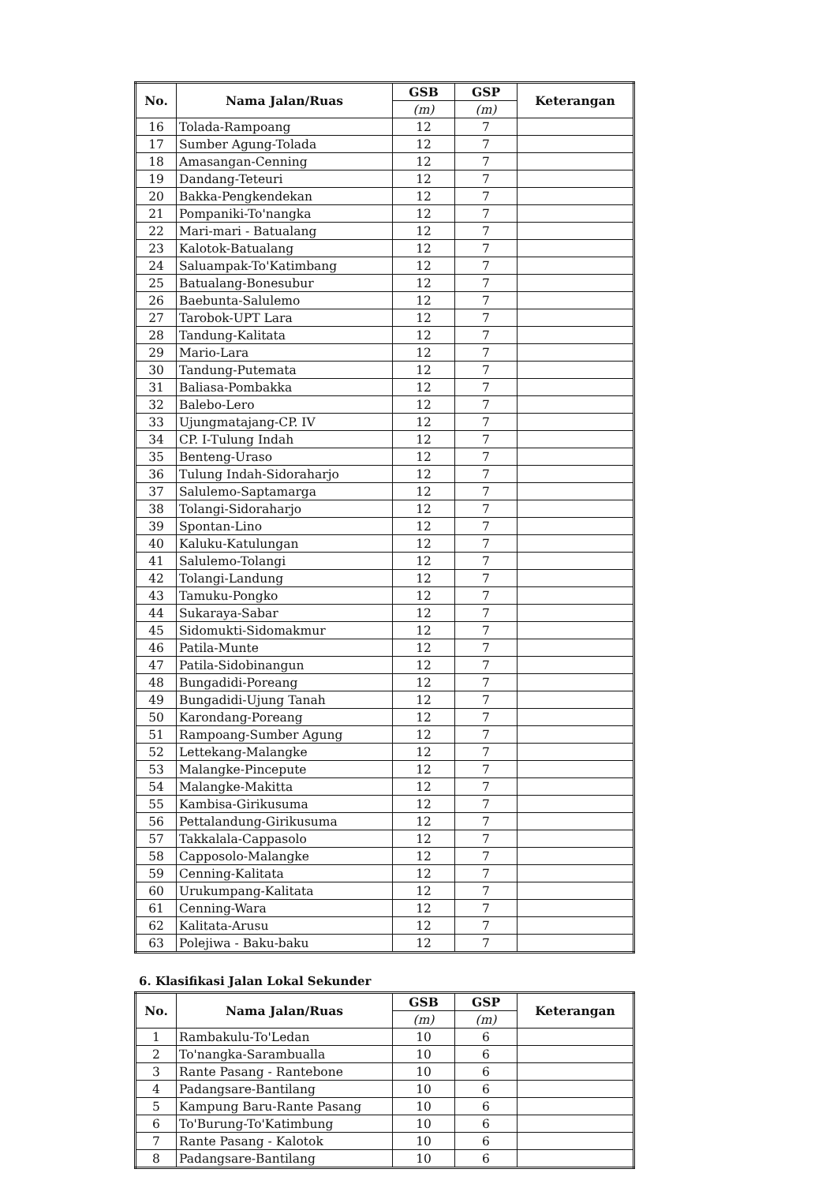| No. | Nama Jalan/Ruas | GSB | GSP | Keterangan |
| --- | --- | --- | --- | --- |
| | | (m) | (m) | |
| 16 | Tolada-Rampoang | 12 | 7 | |
| 17 | Sumber Agung-Tolada | 12 | 7 | |
| 18 | Amasangan-Cenning | 12 | 7 | |
| 19 | Dandang-Teteuri | 12 | 7 | |
| 20 | Bakka-Pengkendekan | 12 | 7 | |
| 21 | Pompaniki-To'nangka | 12 | 7 | |
| 22 | Mari-mari - Batualang | 12 | 7 | |
| 23 | Kalotok-Batualang | 12 | 7 | |
| 24 | Saluampak-To'Katimbang | 12 | 7 | |
| 25 | Batualang-Bonesubur | 12 | 7 | |
| 26 | Baebunta-Salulemo | 12 | 7 | |
| 27 | Tarobok-UPT Lara | 12 | 7 | |
| 28 | Tandung-Kalitata | 12 | 7 | |
| 29 | Mario-Lara | 12 | 7 | |
| 30 | Tandung-Putemata | 12 | 7 | |
| 31 | Baliasa-Pombakka | 12 | 7 | |
| 32 | Balebo-Lero | 12 | 7 | |
| 33 | Ujungmatajang-CP. IV | 12 | 7 | |
| 34 | CP. I-Tulung Indah | 12 | 7 | |
| 35 | Benteng-Uraso | 12 | 7 | |
| 36 | Tulung Indah-Sidoraharjo | 12 | 7 | |
| 37 | Salulemo-Saptamarga | 12 | 7 | |
| 38 | Tolangi-Sidoraharjo | 12 | 7 | |
| 39 | Spontan-Lino | 12 | 7 | |
| 40 | Kaluku-Katulungan | 12 | 7 | |
| 41 | Salulemo-Tolangi | 12 | 7 | |
| 42 | Tolangi-Landung | 12 | 7 | |
| 43 | Tamuku-Pongko | 12 | 7 | |
| 44 | Sukaraya-Sabar | 12 | 7 | |
| 45 | Sidomukti-Sidomakmur | 12 | 7 | |
| 46 | Patila-Munte | 12 | 7 | |
| 47 | Patila-Sidobinangun | 12 | 7 | |
| 48 | Bungadidi-Poreang | 12 | 7 | |
| 49 | Bungadidi-Ujung Tanah | 12 | 7 | |
| 50 | Karondang-Poreang | 12 | 7 | |
| 51 | Rampoang-Sumber Agung | 12 | 7 | |
| 52 | Lettekang-Malangke | 12 | 7 | |
| 53 | Malangke-Pincepute | 12 | 7 | |
| 54 | Malangke-Makitta | 12 | 7 | |
| 55 | Kambisa-Girikusuma | 12 | 7 | |
| 56 | Pettalandung-Girikusuma | 12 | 7 | |
| 57 | Takkalala-Cappasolo | 12 | 7 | |
| 58 | Capposolo-Malangke | 12 | 7 | |
| 59 | Cenning-Kalitata | 12 | 7 | |
| 60 | Urukumpang-Kalitata | 12 | 7 | |
| 61 | Cenning-Wara | 12 | 7 | |
| 62 | Kalitata-Arusu | 12 | 7 | |
| 63 | Polejiwa - Baku-baku | 12 | 7 | |
6. Klasifikasi Jalan Lokal Sekunder
| No. | Nama Jalan/Ruas | GSB | GSP | Keterangan |
| --- | --- | --- | --- | --- |
| | | (m) | (m) | |
| 1 | Rambakulu-To'Ledan | 10 | 6 | |
| 2 | To'nangka-Sarambualla | 10 | 6 | |
| 3 | Rante Pasang - Rantebone | 10 | 6 | |
| 4 | Padangsare-Bantilang | 10 | 6 | |
| 5 | Kampung Baru-Rante Pasang | 10 | 6 | |
| 6 | To'Burung-To'Katimbung | 10 | 6 | |
| 7 | Rante Pasang - Kalotok | 10 | 6 | |
| 8 | Padangsare-Bantilang | 10 | 6 | |